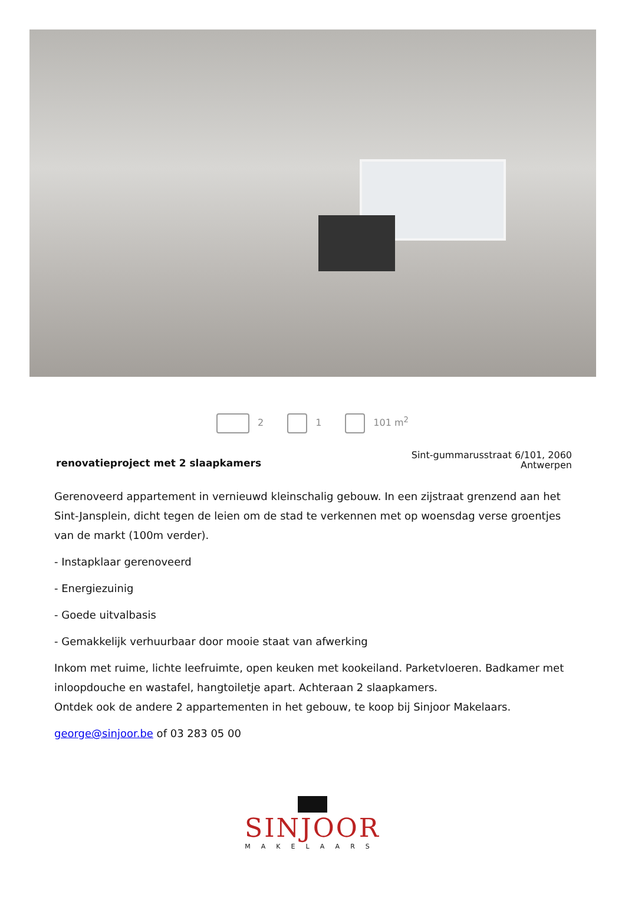2 1 101 m<sup>2</sup>
renovatieproject met 2 slaapkamers
Sint-gummarusstraat 6/101, 2060
Antwerpen
Gerenoveerd appartement in vernieuwd kleinschalig gebouw. In een zijstraat grenzend aan het Sint-Jansplein, dicht tegen de leien om de stad te verkennen met op woensdag verse groentjes van de markt (100m verder).
- Instapklaar gerenoveerd
- Energiezuinig
- Goede uitvalbasis
- Gemakkelijk verhuurbaar door mooie staat van afwerking
Inkom met ruime, lichte leefruimte, open keuken met kookeiland. Parketvloeren. Badkamer met inloopdouche en wastafel, hangtoiletje apart. Achteraan 2 slaapkamers.
Ontdek ook de andere 2 appartementen in het gebouw, te koop bij Sinjoor Makelaars.
george@sinjoor.be of 03 283 05 00
SINJOOR
MAKELAARS